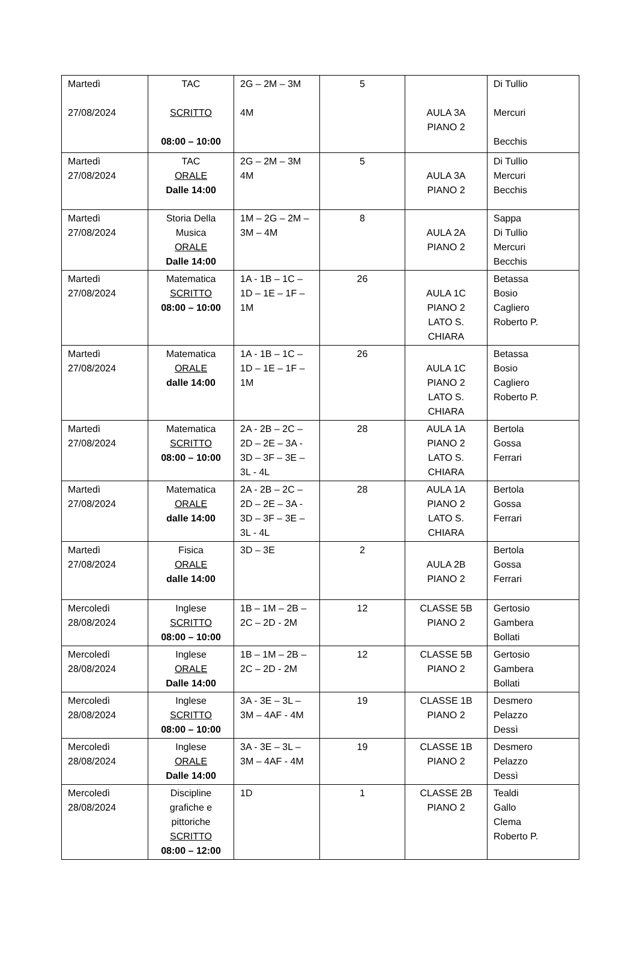| Martedì 27/08/2024 | TAC SCRITTO 08:00 – 10:00 | 2G – 2M – 3M 4M | 5 | AULA 3A PIANO 2 | Di Tullio Mercuri Becchis |
| Martedì 27/08/2024 | TAC ORALE Dalle 14:00 | 2G – 2M – 3M 4M | 5 | AULA 3A PIANO 2 | Di Tullio Mercuri Becchis |
| Martedì 27/08/2024 | Storia Della Musica ORALE Dalle 14:00 | 1M – 2G – 2M – 3M – 4M | 8 | AULA 2A PIANO 2 | Sappa Di Tullio Mercuri Becchis |
| Martedì 27/08/2024 | Matematica SCRITTO 08:00 – 10:00 | 1A - 1B – 1C – 1D – 1E – 1F – 1M | 26 | AULA 1C PIANO 2 LATO S. CHIARA | Betassa Bosio Cagliero Roberto P. |
| Martedì 27/08/2024 | Matematica ORALE dalle 14:00 | 1A - 1B – 1C – 1D – 1E – 1F – 1M | 26 | AULA 1C PIANO 2 LATO S. CHIARA | Betassa Bosio Cagliero Roberto P. |
| Martedì 27/08/2024 | Matematica SCRITTO 08:00 – 10:00 | 2A - 2B – 2C – 2D – 2E – 3A - 3D – 3F – 3E – 3L - 4L | 28 | AULA 1A PIANO 2 LATO S. CHIARA | Bertola Gossa Ferrari |
| Martedì 27/08/2024 | Matematica ORALE dalle 14:00 | 2A - 2B – 2C – 2D – 2E – 3A - 3D – 3F – 3E – 3L - 4L | 28 | AULA 1A PIANO 2 LATO S. CHIARA | Bertola Gossa Ferrari |
| Martedì 27/08/2024 | Fisica ORALE dalle 14:00 | 3D – 3E | 2 | AULA 2B PIANO 2 | Bertola Gossa Ferrari |
| Mercoledì 28/08/2024 | Inglese SCRITTO 08:00 – 10:00 | 1B – 1M – 2B – 2C – 2D - 2M | 12 | CLASSE 5B PIANO 2 | Gertosio Gambera Bollati |
| Mercoledì 28/08/2024 | Inglese ORALE Dalle 14:00 | 1B – 1M – 2B – 2C – 2D - 2M | 12 | CLASSE 5B PIANO 2 | Gertosio Gambera Bollati |
| Mercoledì 28/08/2024 | Inglese SCRITTO 08:00 – 10:00 | 3A - 3E – 3L – 3M – 4AF - 4M | 19 | CLASSE 1B PIANO 2 | Desmero Pelazzo Dessì |
| Mercoledì 28/08/2024 | Inglese ORALE Dalle 14:00 | 3A - 3E – 3L – 3M – 4AF - 4M | 19 | CLASSE 1B PIANO 2 | Desmero Pelazzo Dessì |
| Mercoledì 28/08/2024 | Discipline grafiche e pittoriche SCRITTO 08:00 – 12:00 | 1D | 1 | CLASSE 2B PIANO 2 | Tealdi Gallo Clema Roberto P. |